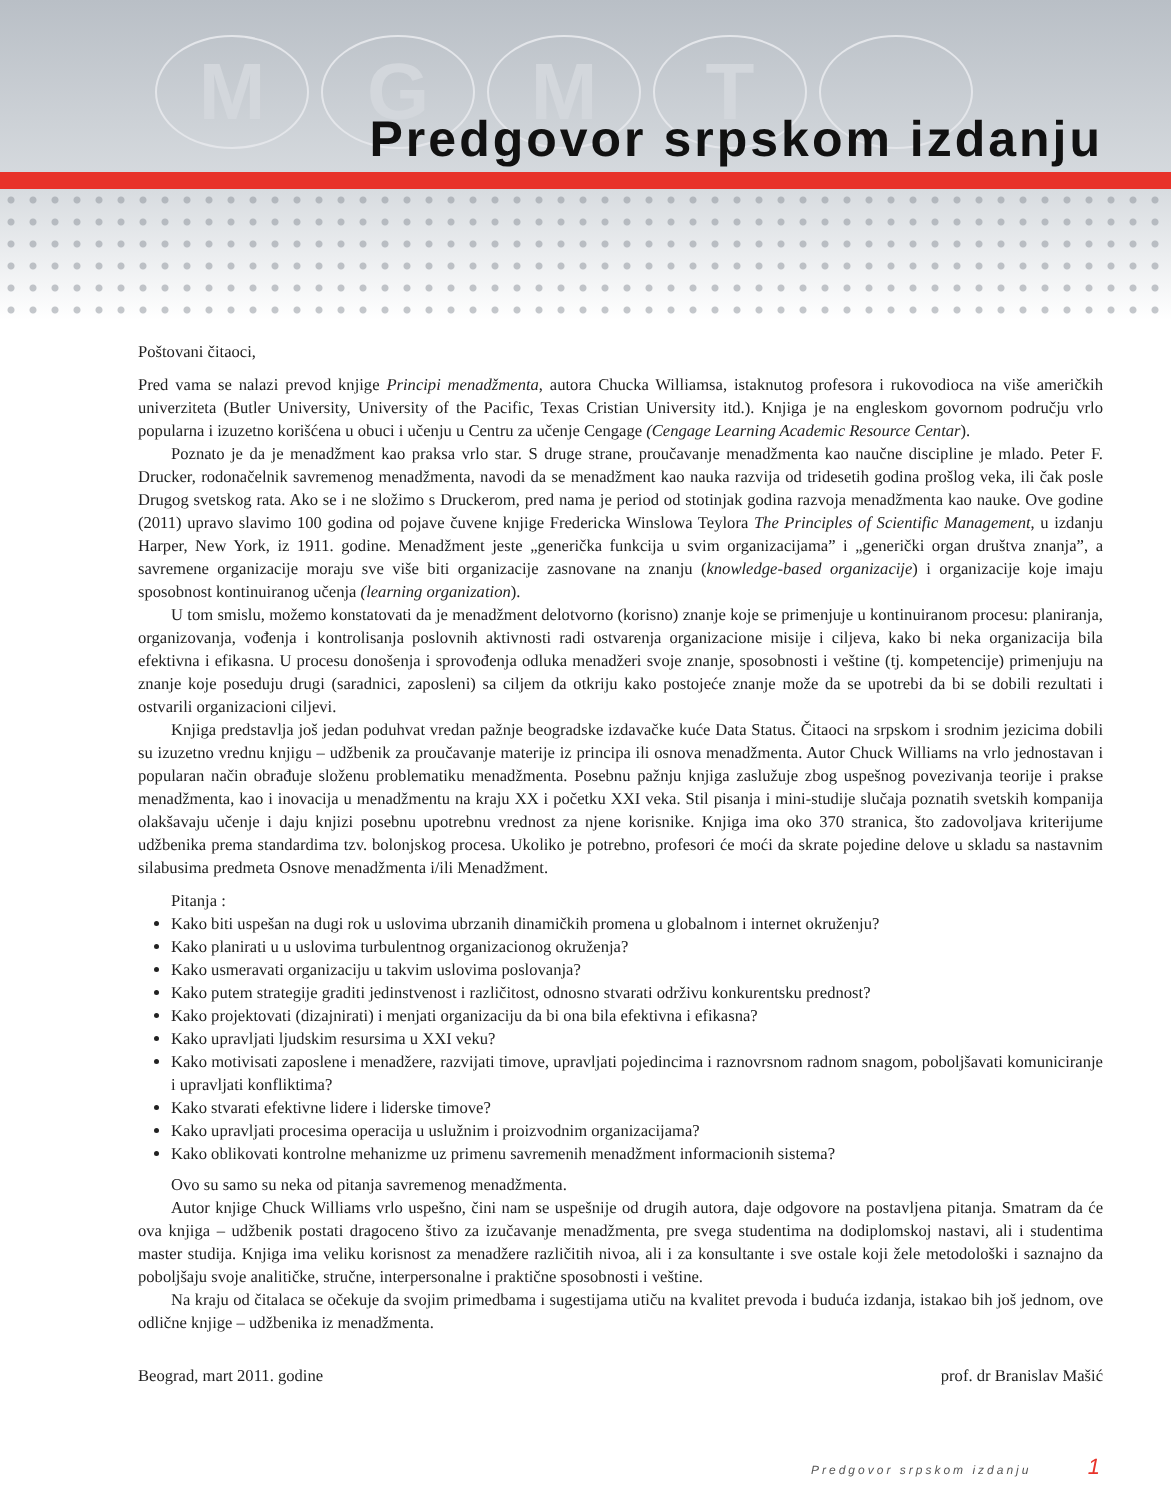MGMT
Predgovor srpskom izdanju
Poštovani čitaoci,
Pred vama se nalazi prevod knjige Principi menadžmenta, autora Chucka Williamsa, istaknutog profesora i rukovodioca na više američkih univerziteta (Butler University, University of the Pacific, Texas Cristian University itd.). Knjiga je na engleskom govornom području vrlo popularna i izuzetno korišćena u obuci i učenju u Centru za učenje Cengage (Cengage Learning Academic Resource Centar).
Poznato je da je menadžment kao praksa vrlo star. S druge strane, proučavanje menadžmenta kao naučne discipline je mlado. Peter F. Drucker, rodonačelnik savremenog menadžmenta, navodi da se menadžment kao nauka razvija od tridesetih godina prošlog veka, ili čak posle Drugog svetskog rata. Ako se i ne složimo s Druckerom, pred nama je period od stotinjak godina razvoja menadžmenta kao nauke. Ove godine (2011) upravo slavimo 100 godina od pojave čuvene knjige Fredericka Winslowa Teylora The Principles of Scientific Management, u izdanju Harper, New York, iz 1911. godine. Menadžment jeste „generička funkcija u svim organizacijama” i „generički organ društva znanja”, a savremene organizacije moraju sve više biti organizacije zasnovane na znanju (knowledge-based organizacije) i organizacije koje imaju sposobnost kontinuiranog učenja (learning organization).
U tom smislu, možemo konstatovati da je menadžment delotvorno (korisno) znanje koje se primenjuje u kontinuiranom procesu: planiranja, organizovanja, vođenja i kontrolisanja poslovnih aktivnosti radi ostvarenja organizacione misije i ciljeva, kako bi neka organizacija bila efektivna i efikasna. U procesu donošenja i sprovođenja odluka menadžeri svoje znanje, sposobnosti i veštine (tj. kompetencije) primenjuju na znanje koje poseduju drugi (saradnici, zaposleni) sa ciljem da otkriju kako postojeće znanje može da se upotrebi da bi se dobili rezultati i ostvarili organizacioni ciljevi.
Knjiga predstavlja još jedan poduhvat vredan pažnje beogradske izdavačke kuće Data Status. Čitaoci na srpskom i srodnim jezicima dobili su izuzetno vrednu knjigu – udžbenik za proučavanje materije iz principa ili osnova menadžmenta. Autor Chuck Williams na vrlo jednostavan i popularan način obrađuje složenu problematiku menadžmenta. Posebnu pažnju knjiga zaslužuje zbog uspešnog povezivanja teorije i prakse menadžmenta, kao i inovacija u menadžmentu na kraju XX i početku XXI veka. Stil pisanja i mini-studije slučaja poznatih svetskih kompanija olakšavaju učenje i daju knjizi posebnu upotrebnu vrednost za njene korisnike. Knjiga ima oko 370 stranica, što zadovoljava kriterijume udžbenika prema standardima tzv. bolonjskog procesa. Ukoliko je potrebno, profesori će moći da skrate pojedine delove u skladu sa nastavnim silabusima predmeta Osnove menadžmenta i/ili Menadžment.
Pitanja :
Kako biti uspešan na dugi rok u uslovima ubrzanih dinamičkih promena u globalnom i internet okruženju?
Kako planirati u u uslovima turbulentnog organizacionog okruženja?
Kako usmeravati organizaciju u takvim uslovima poslovanja?
Kako putem strategije graditi jedinstvenost i različitost, odnosno stvarati održivu konkurentsku prednost?
Kako projektovati (dizajnirati) i menjati organizaciju da bi ona bila efektivna i efikasna?
Kako upravljati ljudskim resursima u XXI veku?
Kako motivisati zaposlene i menadžere, razvijati timove, upravljati pojedincima i raznovrsnom radnom snagom, poboljšavati komuniciranje i upravljati konfliktima?
Kako stvarati efektivne lidere i liderske timove?
Kako upravljati procesima operacija u uslužnim i proizvodnim organizacijama?
Kako oblikovati kontrolne mehanizme uz primenu savremenih menadžment informacionih sistema?
Ovo su samo su neka od pitanja savremenog menadžmenta.
Autor knjige Chuck Williams vrlo uspešno, čini nam se uspešnije od drugih autora, daje odgovore na postavljena pitanja. Smatram da će ova knjiga – udžbenik postati dragoceno štivo za izučavanje menadžmenta, pre svega studentima na dodiplomskoj nastavi, ali i studentima master studija. Knjiga ima veliku korisnost za menadžere različitih nivoa, ali i za konsultante i sve ostale koji žele metodološki i saznajno da poboljšaju svoje analitičke, stručne, interpersonalne i praktične sposobnosti i veštine.
Na kraju od čitalaca se očekuje da svojim primedbama i sugestijama utiču na kvalitet prevoda i buduća izdanja, istakao bih još jednom, ove odlične knjige – udžbenika iz menadžmenta.
Beograd, mart 2011. godine prof. dr Branislav Mašić
Predgovor srpskom izdanju 1